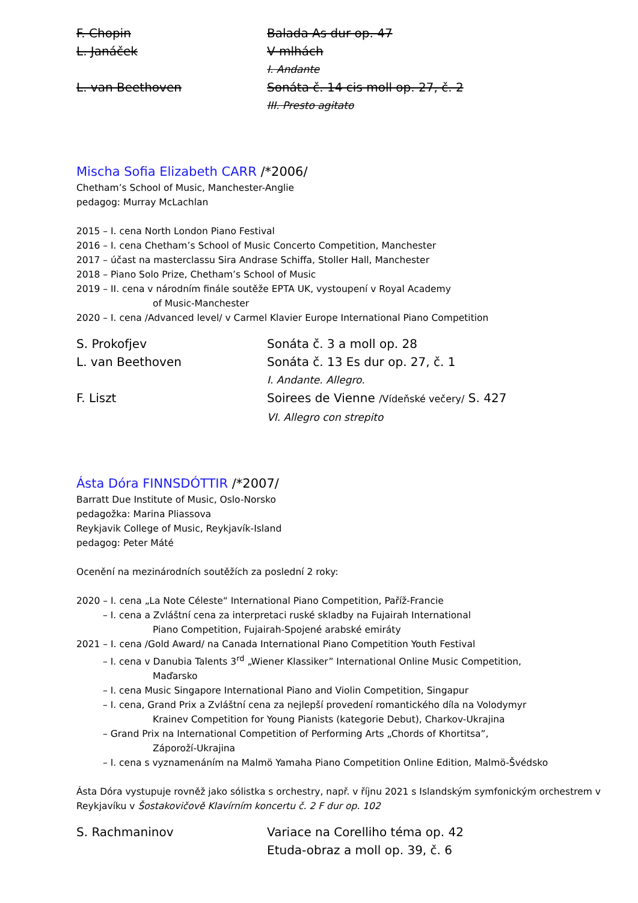F. Chopin Balada As dur op. 47
L. Janáček V mlhách
I. Andante
L. van Beethoven Sonáta č. 14 cis moll op. 27, č. 2
III. Presto agitato
Mischa Sofia Elizabeth CARR /*2006/
Chetham’s School of Music, Manchester-Anglie
pedagog: Murray McLachlan
2015 – I. cena North London Piano Festival
2016 – I. cena Chetham’s School of Music Concerto Competition, Manchester
2017 – účast na masterclassu Sira Andrase Schiffa, Stoller Hall, Manchester
2018 – Piano Solo Prize, Chetham’s School of Music
2019 – II. cena v národním finále soutěže EPTA UK, vystoupení v Royal Academy
of Music-Manchester
2020 – I. cena /Advanced level/ v Carmel Klavier Europe International Piano Competition
S. Prokofjev Sonáta č. 3 a moll op. 28
L. van Beethoven Sonáta č. 13 Es dur op. 27, č. 1
I. Andante. Allegro.
F. Liszt Soirees de Vienne /Vídeňské večery/ S. 427
VI. Allegro con strepito
Ásta Dóra FINNSDÓTTIR /*2007/
Barratt Due Institute of Music, Oslo-Norsko
pedagožka: Marina Pliassova
Reykjavik College of Music, Reykjavík-Island
pedagog: Peter Máté
Ocenění na mezinárodních soutěžích za poslední 2 roky:
2020 – I. cena „La Note Céleste“ International Piano Competition, Paříž-Francie
– I. cena a Zvláštní cena za interpretaci ruské skladby na Fujairah International
Piano Competition, Fujairah-Spojené arabské emiráty
2021 – I. cena /Gold Award/ na Canada International Piano Competition Youth Festival
– I. cena v Danubia Talents 3<sup>rd</sup> „Wiener Klassiker” International Online Music Competition,
Maďarsko
– I. cena Music Singapore International Piano and Violin Competition, Singapur
– I. cena, Grand Prix a Zvláštní cena za nejlepší provedení romantického díla na Volodymyr
Krainev Competition for Young Pianists (kategorie Debut), Charkov-Ukrajina
– Grand Prix na International Competition of Performing Arts „Chords of Khortitsa”,
Záporoží-Ukrajina
– I. cena s vyznamenáním na Malmö Yamaha Piano Competition Online Edition, Malmö-Švédsko
Ásta Dóra vystupuje rovněž jako sólistka s orchestry, např. v říjnu 2021 s Islandským symfonickým orchestrem v Reykjavíku v Šostakovičově Klavírním koncertu č. 2 F dur op. 102
S. Rachmaninov Variace na Corelliho téma op. 42
Etuda-obraz a moll op. 39, č. 6